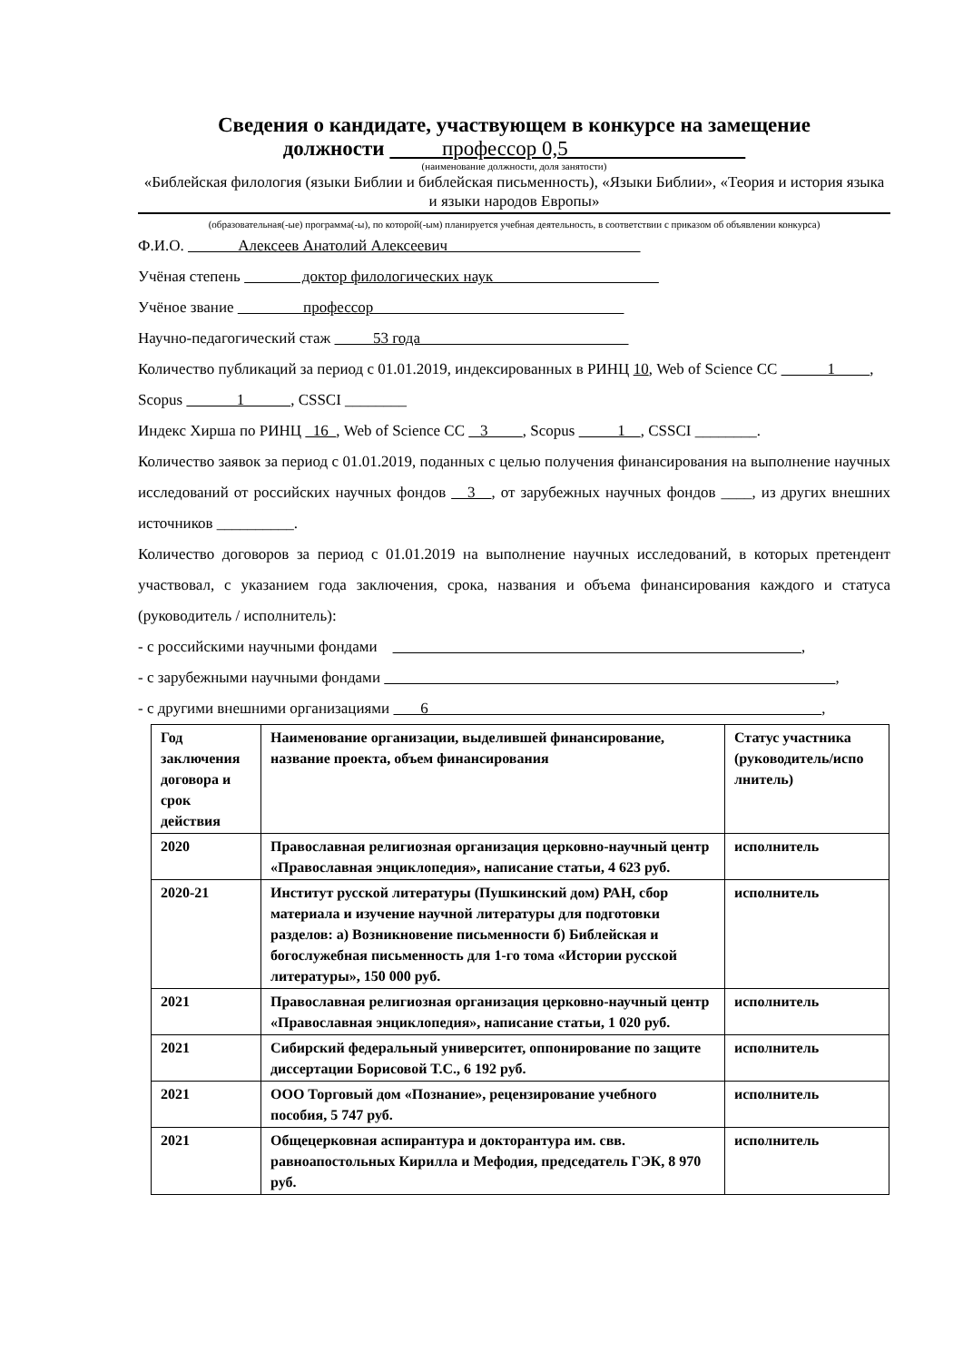Сведения о кандидате, участвующем в конкурсе на замещение
должности профессор 0,5
(наименование должности, доля занятости)
«Библейская филология (языки Библии и библейская письменность), «Языки Библии», «Теория и история языка и языки народов Европы»
(образовательная(-ые) программа(-ы), по которой(-ым) планируется учебная деятельность, в соответствии с приказом об объявлении конкурса)
Ф.И.О. Алексеев Анатолий Алексеевич
Учёная степень доктор филологических наук
Учёное звание профессор
Научно-педагогический стаж 53 года
Количество публикаций за период с 01.01.2019, индексированных в РИНЦ 10, Web of Science CC 1 , Scopus 1 , CSSCI ________
Индекс Хирша по РИНЦ 16 , Web of Science CC 3 , Scopus 1 , CSSCI ________.
Количество заявок за период с 01.01.2019, поданных с целью получения финансирования на выполнение научных исследований от российских научных фондов 3 , от зарубежных научных фондов ____, из других внешних источников __________.
Количество договоров за период с 01.01.2019 на выполнение научных исследований, в которых претендент участвовал, с указанием года заключения, срока, названия и объема финансирования каждого и статуса (руководитель / исполнитель):
- с российскими научными фондами ,
- с зарубежными научными фондами ,
- с другими внешними организациями 6 ,
| Год заключения договора и срок действия | Наименование организации, выделившей финансирование, название проекта, объем финансирования | Статус участника (руководитель/испо лнитель) |
| 2020 | Православная религиозная организация церковно-научный центр «Православная энциклопедия», написание статьи, 4 623 руб. | исполнитель |
| 2020-21 | Институт русской литературы (Пушкинский дом) РАН, сбор материала и изучение научной литературы для подготовки разделов: а) Возникновение письменности б) Библейская и богослужебная письменность для 1-го тома «Истории русской литературы», 150 000 руб. | исполнитель |
| 2021 | Православная религиозная организация церковно-научный центр «Православная энциклопедия», написание статьи, 1 020 руб. | исполнитель |
| 2021 | Сибирский федеральный университет, оппонирование по защите диссертации Борисовой Т.С., 6 192 руб. | исполнитель |
| 2021 | ООО Торговый дом «Познание», рецензирование учебного пособия, 5 747 руб. | исполнитель |
| 2021 | Общецерковная аспирантура и докторантура им. свв. равноапостольных Кирилла и Мефодия, председатель ГЭК, 8 970 руб. | исполнитель |